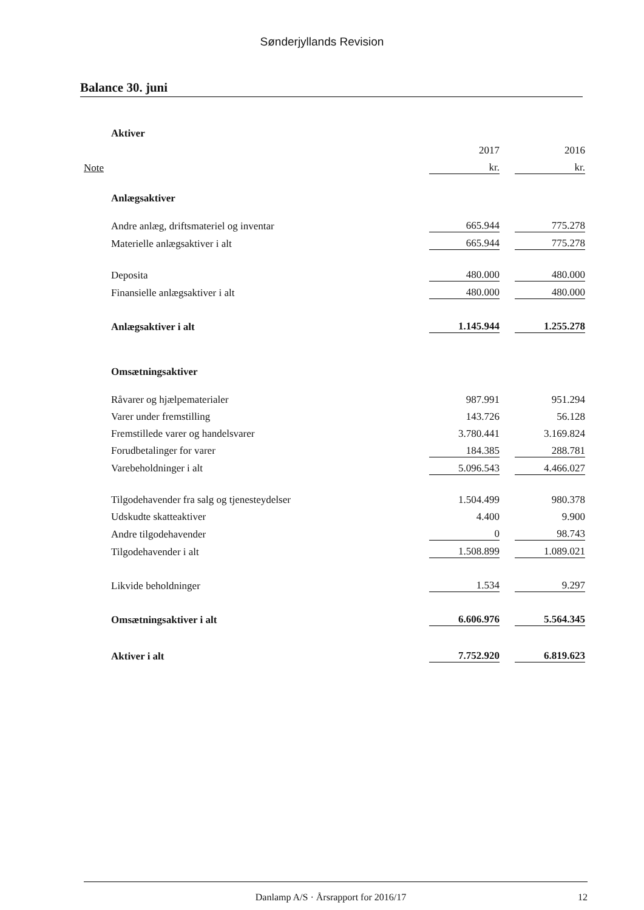Sønderjyllands Revision
Balance 30. juni
| | Aktiver | | | |
| | | 2017 | | 2016 |
| Note | | kr. | | kr. |
| | Anlægsaktiver | | | |
| | Andre anlæg, driftsmateriel og inventar | 665.944 | | 775.278 |
| | Materielle anlægsaktiver i alt | 665.944 | | 775.278 |
| | Deposita | 480.000 | | 480.000 |
| | Finansielle anlægsaktiver i alt | 480.000 | | 480.000 |
| | Anlægsaktiver i alt | 1.145.944 | | 1.255.278 |
| | Omsætningsaktiver | | | |
| | Råvarer og hjælpematerialer | 987.991 | | 951.294 |
| | Varer under fremstilling | 143.726 | | 56.128 |
| | Fremstillede varer og handelsvarer | 3.780.441 | | 3.169.824 |
| | Forudbetalinger for varer | 184.385 | | 288.781 |
| | Varebeholdninger i alt | 5.096.543 | | 4.466.027 |
| | Tilgodehavender fra salg og tjenesteydelser | 1.504.499 | | 980.378 |
| | Udskudte skatteaktiver | 4.400 | | 9.900 |
| | Andre tilgodehavender | 0 | | 98.743 |
| | Tilgodehavender i alt | 1.508.899 | | 1.089.021 |
| | Likvide beholdninger | 1.534 | | 9.297 |
| | Omsætningsaktiver i alt | 6.606.976 | | 5.564.345 |
| | Aktiver i alt | 7.752.920 | | 6.819.623 |
Danlamp A/S · Årsrapport for 2016/17 12